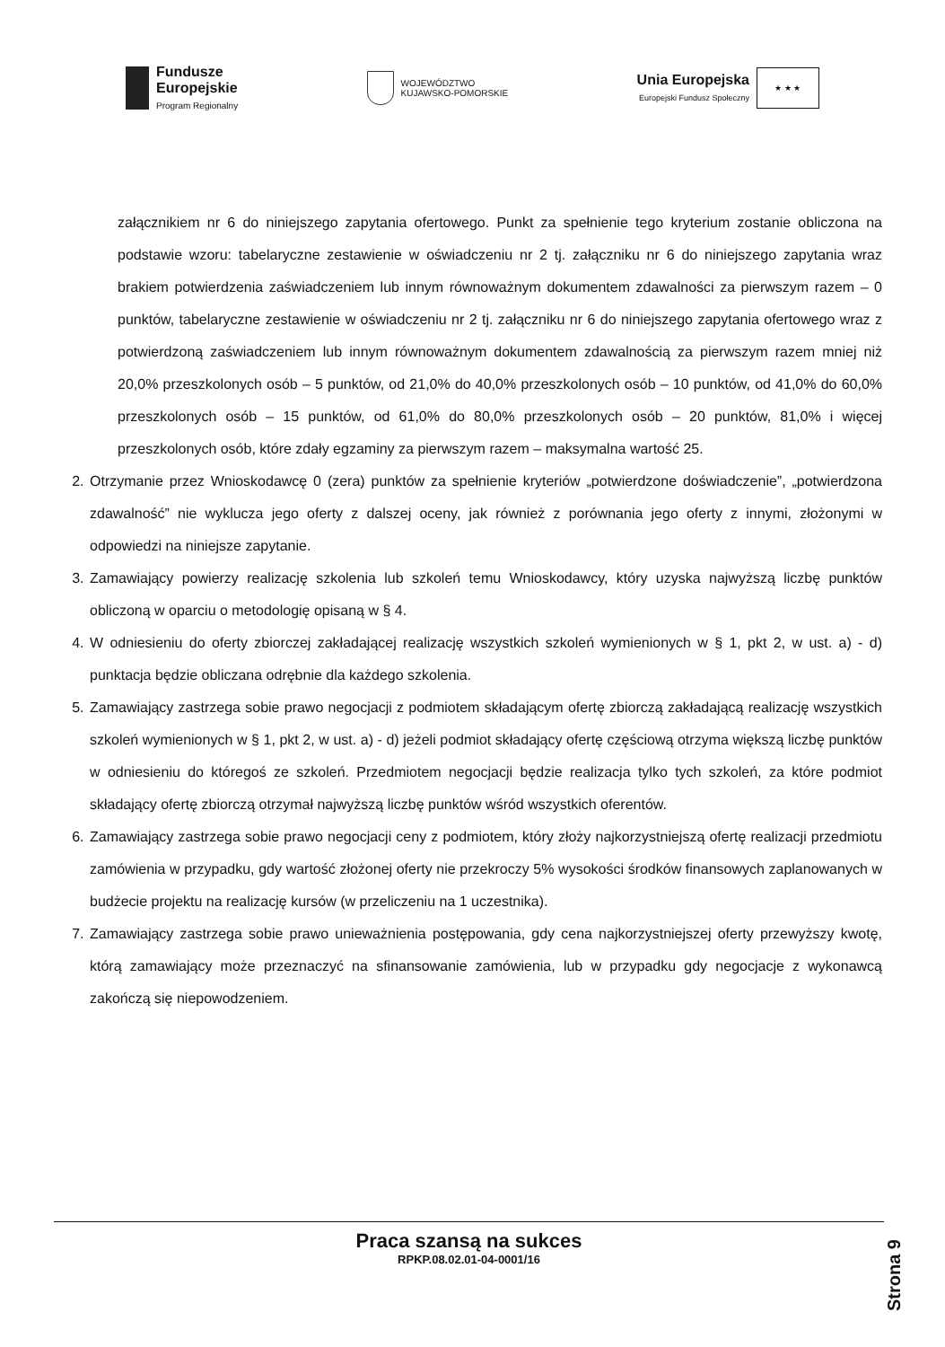Fundusze
Europejskie
Program Regionalny
WOJEWÓDZTWO
KUJAWSKO-POMORSKIE
Unia Europejska
Europejski Fundusz Społeczny
★ ★ ★
załącznikiem nr 6 do niniejszego zapytania ofertowego. Punkt za spełnienie tego kryterium zostanie obliczona na podstawie wzoru: tabelaryczne zestawienie w oświadczeniu nr 2 tj. załączniku nr 6 do niniejszego zapytania wraz brakiem potwierdzenia zaświadczeniem lub innym równoważnym dokumentem zdawalności za pierwszym razem – 0 punktów, tabelaryczne zestawienie w oświadczeniu nr 2 tj. załączniku nr 6 do niniejszego zapytania ofertowego wraz z potwierdzoną zaświadczeniem lub innym równoważnym dokumentem zdawalnością za pierwszym razem mniej niż 20,0% przeszkolonych osób – 5 punktów, od 21,0% do 40,0% przeszkolonych osób – 10 punktów, od 41,0% do 60,0% przeszkolonych osób – 15 punktów, od 61,0% do 80,0% przeszkolonych osób – 20 punktów, 81,0% i więcej przeszkolonych osób, które zdały egzaminy za pierwszym razem – maksymalna wartość 25.
2. Otrzymanie przez Wnioskodawcę 0 (zera) punktów za spełnienie kryteriów „potwierdzone doświadczenie”, „potwierdzona zdawalność” nie wyklucza jego oferty z dalszej oceny, jak również z porównania jego oferty z innymi, złożonymi w odpowiedzi na niniejsze zapytanie.
3. Zamawiający powierzy realizację szkolenia lub szkoleń temu Wnioskodawcy, który uzyska najwyższą liczbę punktów obliczoną w oparciu o metodologię opisaną w § 4.
4. W odniesieniu do oferty zbiorczej zakładającej realizację wszystkich szkoleń wymienionych w § 1, pkt 2, w ust. a) - d) punktacja będzie obliczana odrębnie dla każdego szkolenia.
5. Zamawiający zastrzega sobie prawo negocjacji z podmiotem składającym ofertę zbiorczą zakładającą realizację wszystkich szkoleń wymienionych w § 1, pkt 2, w ust. a) - d) jeżeli podmiot składający ofertę częściową otrzyma większą liczbę punktów w odniesieniu do któregoś ze szkoleń. Przedmiotem negocjacji będzie realizacja tylko tych szkoleń, za które podmiot składający ofertę zbiorczą otrzymał najwyższą liczbę punktów wśród wszystkich oferentów.
6. Zamawiający zastrzega sobie prawo negocjacji ceny z podmiotem, który złoży najkorzystniejszą ofertę realizacji przedmiotu zamówienia w przypadku, gdy wartość złożonej oferty nie przekroczy 5% wysokości środków finansowych zaplanowanych w budżecie projektu na realizację kursów (w przeliczeniu na 1 uczestnika).
7. Zamawiający zastrzega sobie prawo unieważnienia postępowania, gdy cena najkorzystniejszej oferty przewyższy kwotę, którą zamawiający może przeznaczyć na sfinansowanie zamówienia, lub w przypadku gdy negocjacje z wykonawcą zakończą się niepowodzeniem.
Praca szansą na sukces
RPKP.08.02.01-04-0001/16
Strona 9